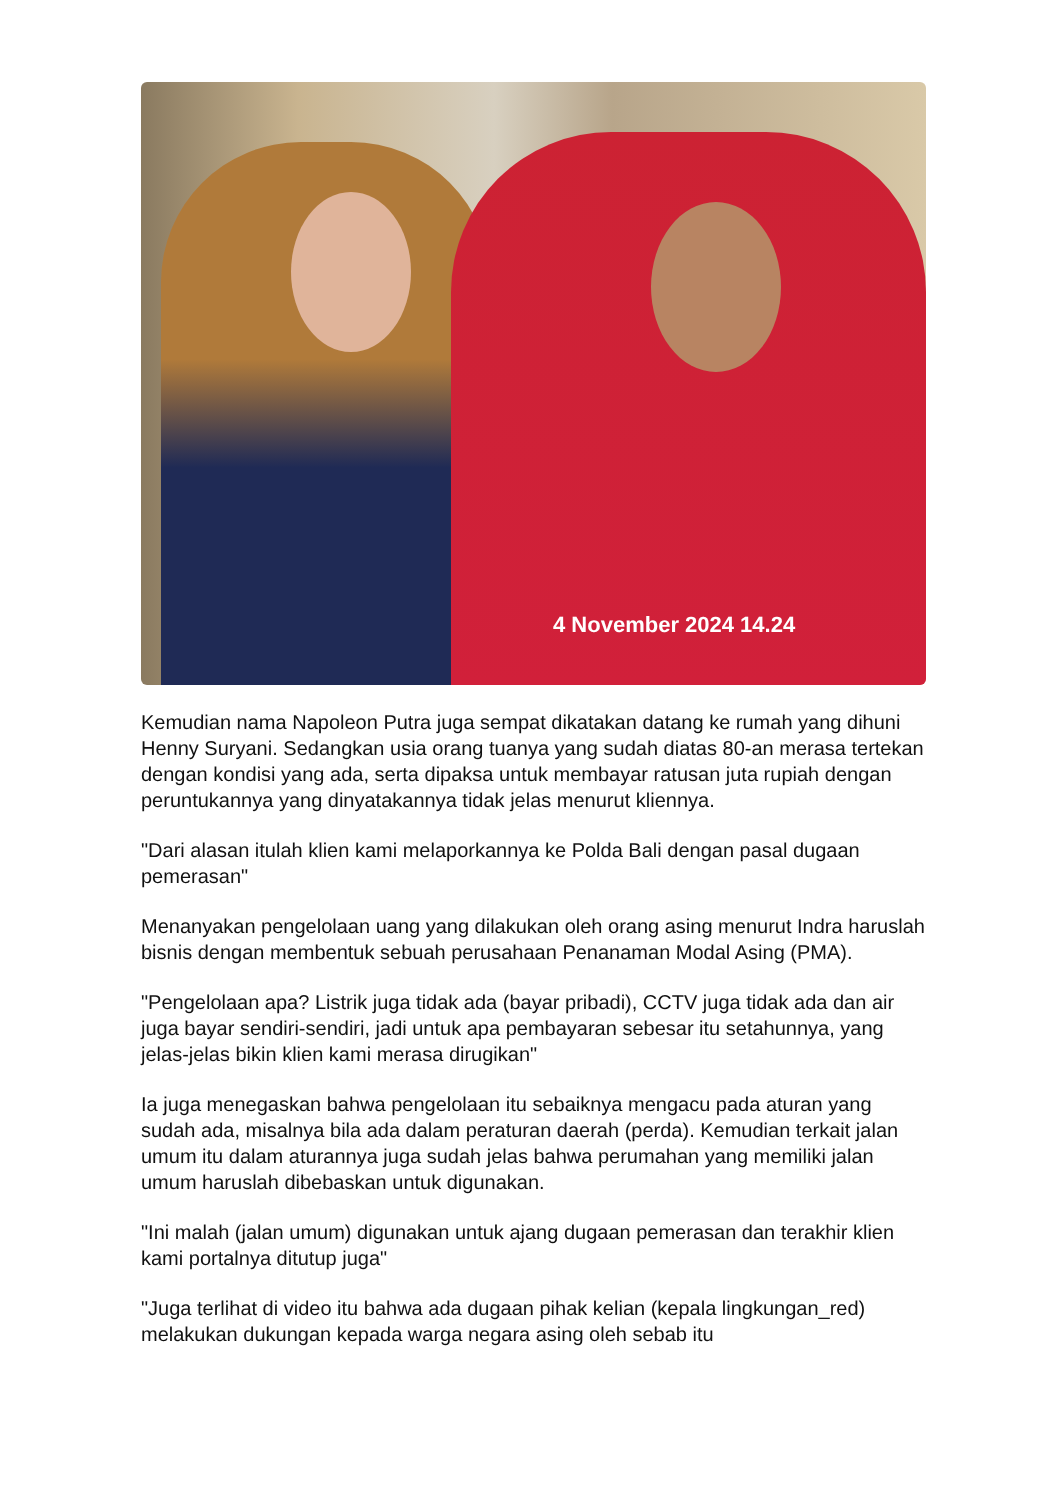4 November 2024 14.24
Kemudian nama Napoleon Putra juga sempat dikatakan datang ke rumah yang dihuni Henny Suryani. Sedangkan usia orang tuanya yang sudah diatas 80-an merasa tertekan dengan kondisi yang ada, serta dipaksa untuk membayar ratusan juta rupiah dengan peruntukannya yang dinyatakannya tidak jelas menurut kliennya.
"Dari alasan itulah klien kami melaporkannya ke Polda Bali dengan pasal dugaan pemerasan"
Menanyakan pengelolaan uang yang dilakukan oleh orang asing menurut Indra haruslah bisnis dengan membentuk sebuah perusahaan Penanaman Modal Asing (PMA).
"Pengelolaan apa? Listrik juga tidak ada (bayar pribadi), CCTV juga tidak ada dan air juga bayar sendiri-sendiri, jadi untuk apa pembayaran sebesar itu setahunnya, yang jelas-jelas bikin klien kami merasa dirugikan"
Ia juga menegaskan bahwa pengelolaan itu sebaiknya mengacu pada aturan yang sudah ada, misalnya bila ada dalam peraturan daerah (perda). Kemudian terkait jalan umum itu dalam aturannya juga sudah jelas bahwa perumahan yang memiliki jalan umum haruslah dibebaskan untuk digunakan.
"Ini malah (jalan umum) digunakan untuk ajang dugaan pemerasan dan terakhir klien kami portalnya ditutup juga"
"Juga terlihat di video itu bahwa ada dugaan pihak kelian (kepala lingkungan_red) melakukan dukungan kepada warga negara asing oleh sebab itu